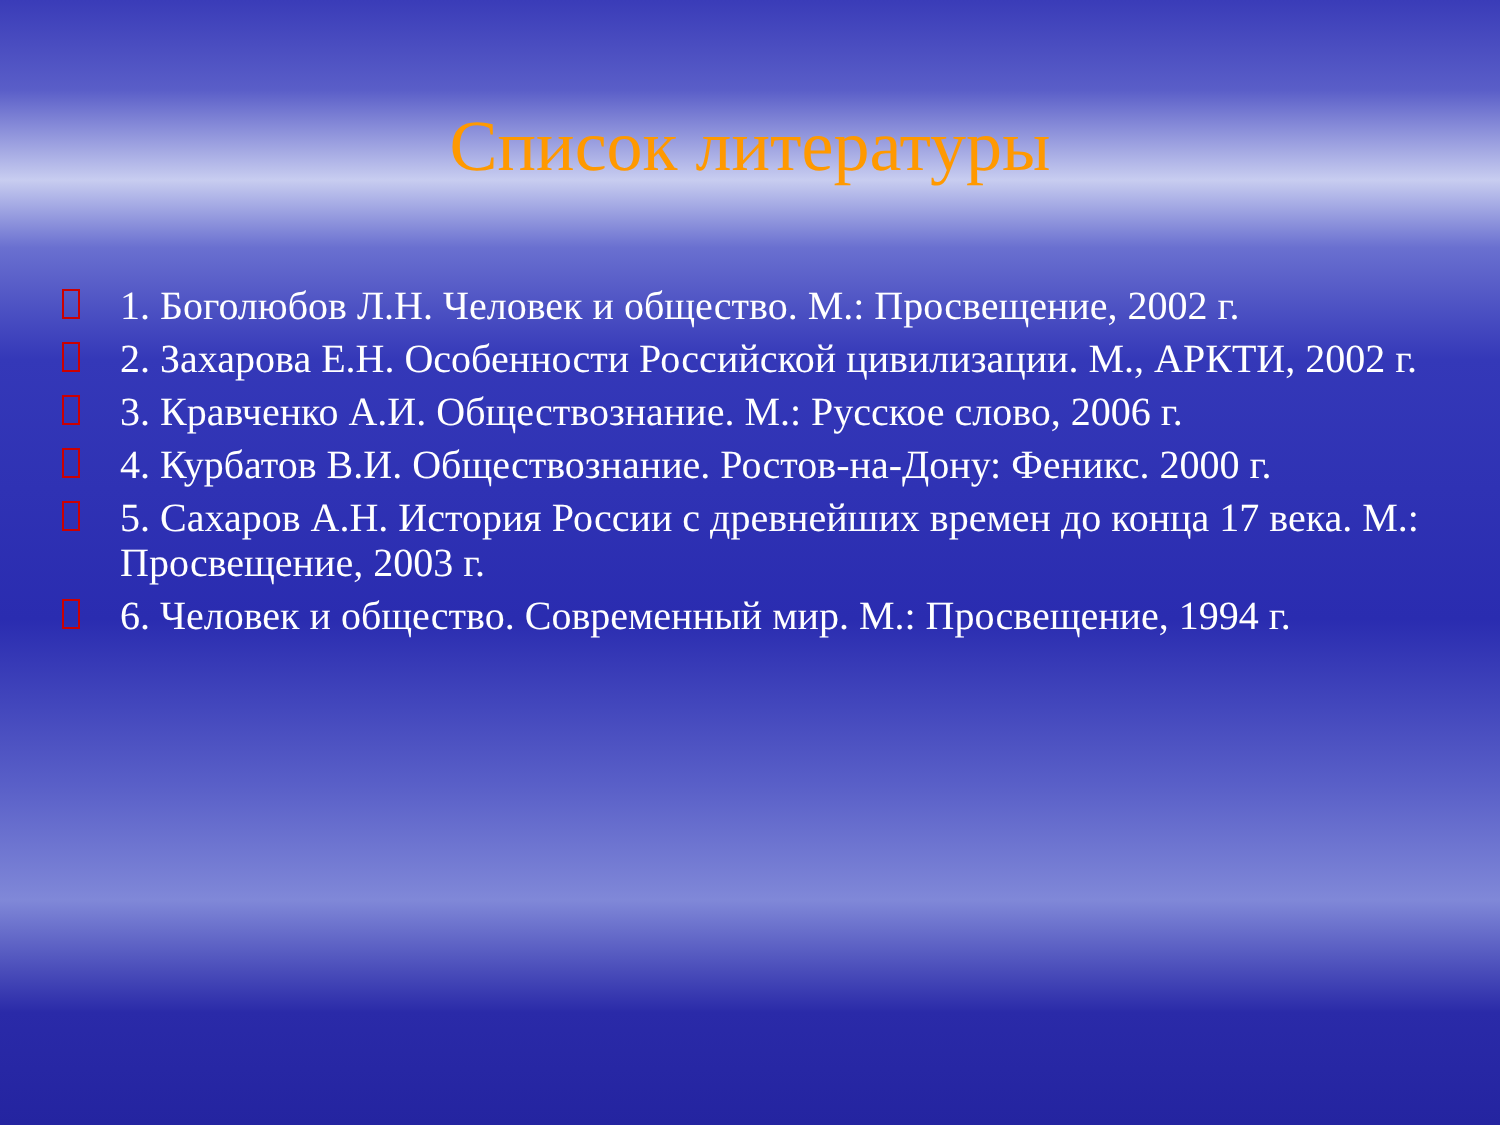Список литературы
1. Боголюбов Л.Н. Человек и общество. М.: Просвещение, 2002 г.
2. Захарова Е.Н. Особенности Российской цивилизации. М., АРКТИ, 2002 г.
3. Кравченко А.И. Обществознание. М.: Русское слово, 2006 г.
4. Курбатов В.И. Обществознание. Ростов-на-Дону: Феникс. 2000 г.
5. Сахаров А.Н. История России с древнейших времен до конца 17 века. М.: Просвещение, 2003 г.
6. Человек и общество. Современный мир. М.: Просвещение, 1994 г.